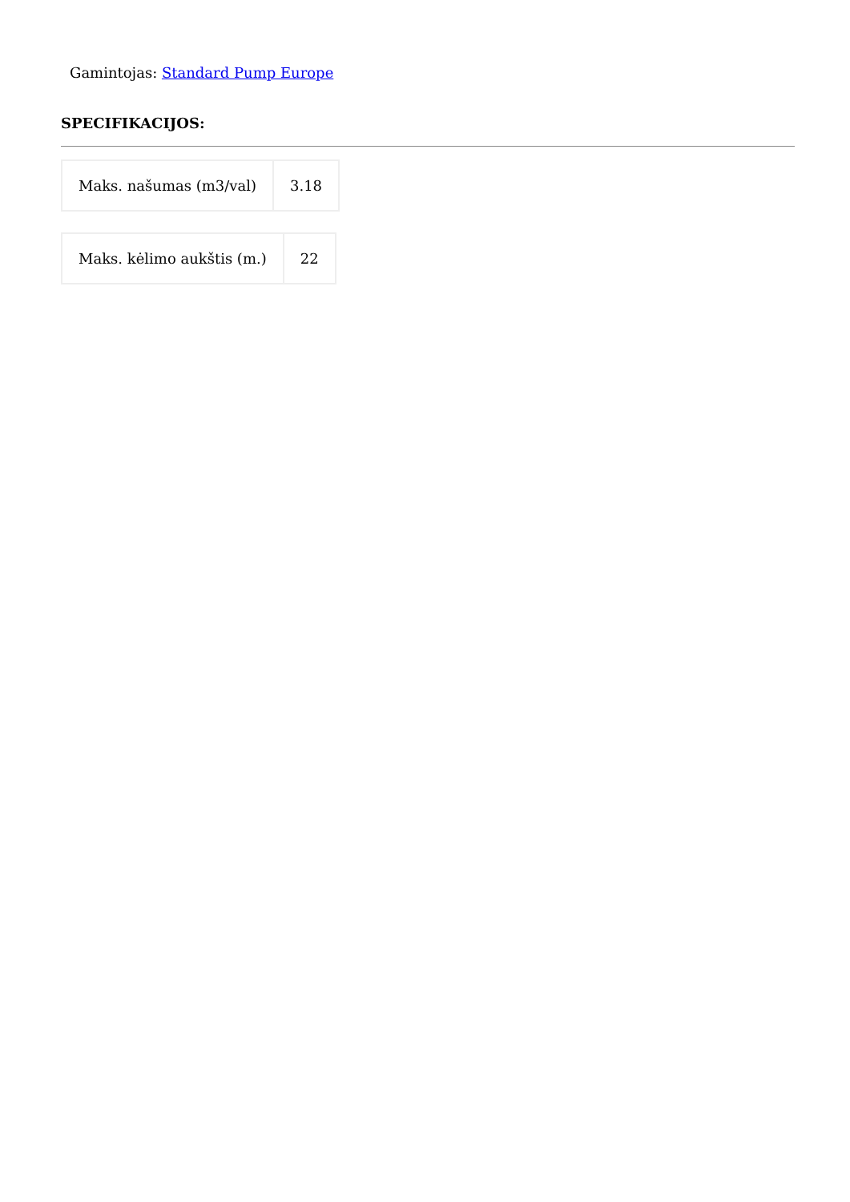Gamintojas: Standard Pump Europe
SPECIFIKACIJOS:
| Maks. našumas (m3/val) | 3.18 |
| Maks. kėlimo aukštis (m.) | 22 |